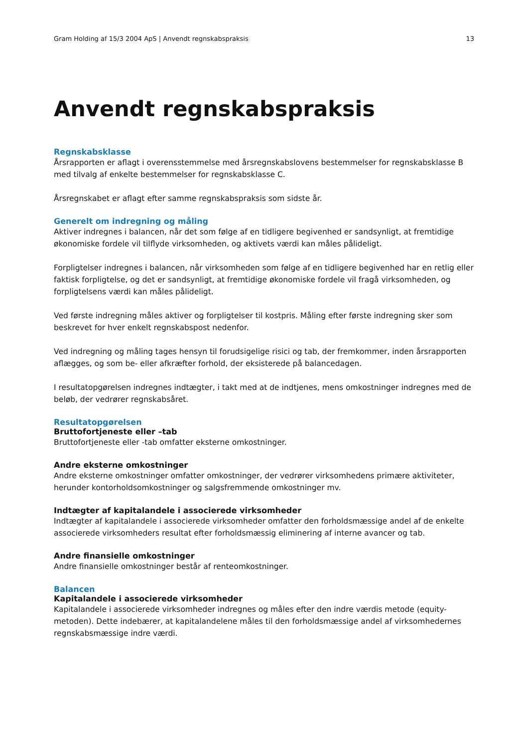Gram Holding af 15/3 2004 ApS | Anvendt regnskabspraksis 13
Anvendt regnskabspraksis
Regnskabsklasse
Årsrapporten er aflagt i overensstemmelse med årsregnskabslovens bestemmelser for regnskabsklasse B med tilvalg af enkelte bestemmelser for regnskabsklasse C.
Årsregnskabet er aflagt efter samme regnskabspraksis som sidste år.
Generelt om indregning og måling
Aktiver indregnes i balancen, når det som følge af en tidligere begivenhed er sandsynligt, at fremtidige økonomiske fordele vil tilflyde virksomheden, og aktivets værdi kan måles pålideligt.
Forpligtelser indregnes i balancen, når virksomheden som følge af en tidligere begivenhed har en retlig eller faktisk forpligtelse, og det er sandsynligt, at fremtidige økonomiske fordele vil fragå virksomheden, og forpligtelsens værdi kan måles pålideligt.
Ved første indregning måles aktiver og forpligtelser til kostpris. Måling efter første indregning sker som beskrevet for hver enkelt regnskabspost nedenfor.
Ved indregning og måling tages hensyn til forudsigelige risici og tab, der fremkommer, inden årsrapporten aflægges, og som be- eller afkræfter forhold, der eksisterede på balancedagen.
I resultatopgørelsen indregnes indtægter, i takt med at de indtjenes, mens omkostninger indregnes med de beløb, der vedrører regnskabsåret.
Resultatopgørelsen
Bruttofortjeneste eller –tab
Bruttofortjeneste eller -tab omfatter eksterne omkostninger.
Andre eksterne omkostninger
Andre eksterne omkostninger omfatter omkostninger, der vedrører virksomhedens primære aktiviteter, herunder kontorholdsomkostninger og salgsfremmende omkostninger mv.
Indtægter af kapitalandele i associerede virksomheder
Indtægter af kapitalandele i associerede virksomheder omfatter den forholdsmæssige andel af de enkelte associerede virksomheders resultat efter forholdsmæssig eliminering af interne avancer og tab.
Andre finansielle omkostninger
Andre finansielle omkostninger består af renteomkostninger.
Balancen
Kapitalandele i associerede virksomheder
Kapitalandele i associerede virksomheder indregnes og måles efter den indre værdis metode (equity-metoden). Dette indebærer, at kapitalandelene måles til den forholdsmæssige andel af virksomhedernes regnskabsmæssige indre værdi.